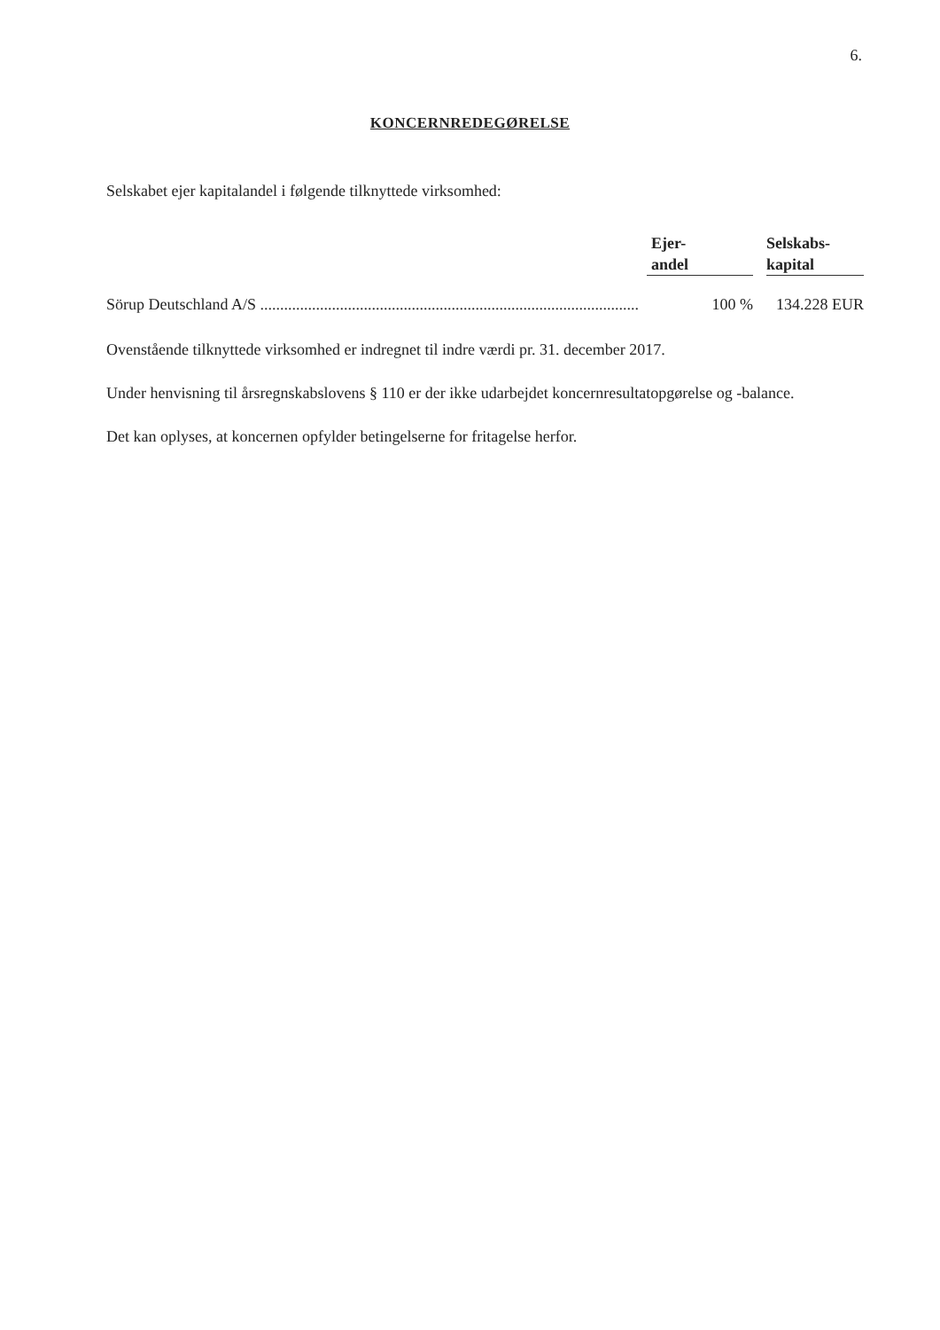6.
KONCERNREDEGØRELSE
Selskabet ejer kapitalandel i følgende tilknyttede virksomhed:
| | Ejer- andel | | Selskabs- kapital |
| --- | --- | --- | --- |
| Sörup Deutschland A/S ............................................................................................... | 100 % | | 134.228 EUR |
Ovenstående tilknyttede virksomhed er indregnet til indre værdi pr. 31. december 2017.
Under henvisning til årsregnskabslovens § 110 er der ikke udarbejdet koncernresultatopgørelse og -balance.
Det kan oplyses, at koncernen opfylder betingelserne for fritagelse herfor.